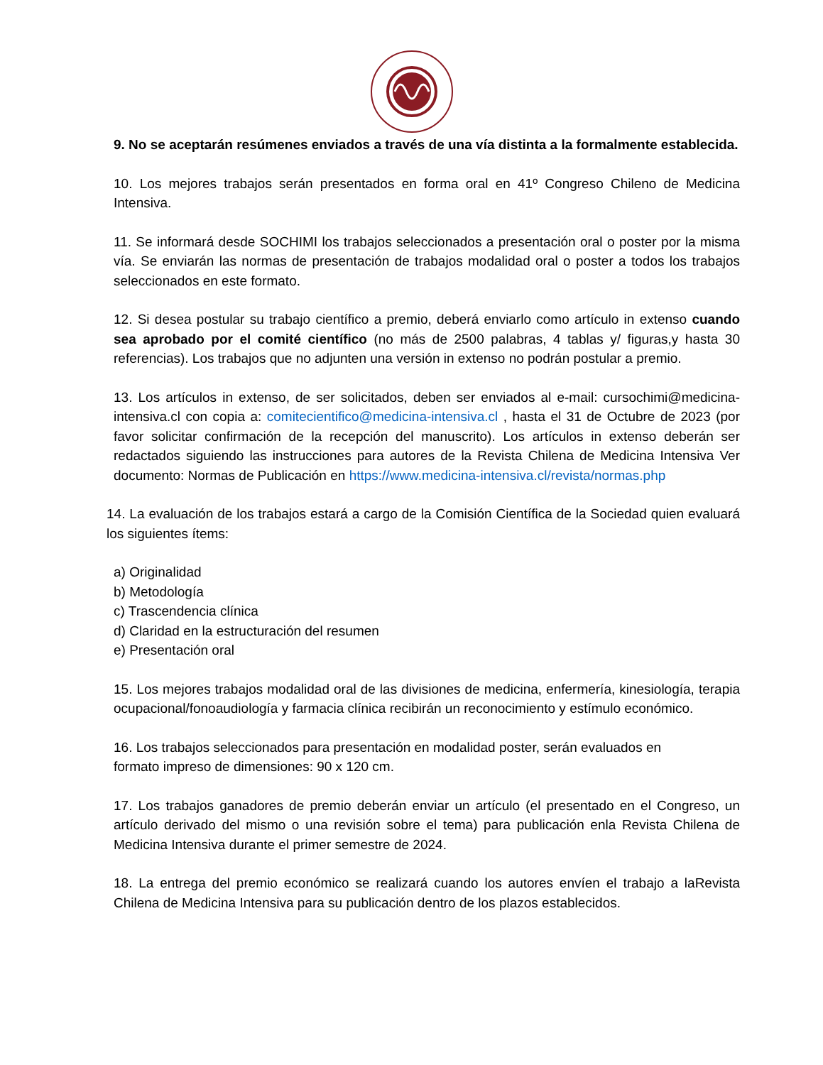9. No se aceptarán resúmenes enviados a través de una vía distinta a la formalmente establecida.
10. Los mejores trabajos serán presentados en forma oral en 41º Congreso Chileno de Medicina Intensiva.
11. Se informará desde SOCHIMI los trabajos seleccionados a presentación oral o poster por la misma vía. Se enviarán las normas de presentación de trabajos modalidad oral o poster a todos los trabajos seleccionados en este formato.
12. Si desea postular su trabajo científico a premio, deberá enviarlo como artículo in extenso cuando sea aprobado por el comité científico (no más de 2500 palabras, 4 tablas y/ figuras,y hasta 30 referencias). Los trabajos que no adjunten una versión in extenso no podrán postular a premio.
13. Los artículos in extenso, de ser solicitados, deben ser enviados al e-mail: cursochimi@medicina-intensiva.cl con copia a: comitecientifico@medicina-intensiva.cl , hasta el 31 de Octubre de 2023 (por favor solicitar confirmación de la recepción del manuscrito). Los artículos in extenso deberán ser redactados siguiendo las instrucciones para autores de la Revista Chilena de Medicina Intensiva Ver documento: Normas de Publicación en https://www.medicina-intensiva.cl/revista/normas.php
14. La evaluación de los trabajos estará a cargo de la Comisión Científica de la Sociedad quien evaluará los siguientes ítems:
a) Originalidad
b) Metodología
c) Trascendencia clínica
d) Claridad en la estructuración del resumen
e) Presentación oral
15. Los mejores trabajos modalidad oral de las divisiones de medicina, enfermería, kinesiología, terapia ocupacional/fonoaudiología y farmacia clínica recibirán un reconocimiento y estímulo económico.
16. Los trabajos seleccionados para presentación en modalidad poster, serán evaluados en
formato impreso de dimensiones: 90 x 120 cm.
17. Los trabajos ganadores de premio deberán enviar un artículo (el presentado en el Congreso, un artículo derivado del mismo o una revisión sobre el tema) para publicación enla Revista Chilena de Medicina Intensiva durante el primer semestre de 2024.
18. La entrega del premio económico se realizará cuando los autores envíen el trabajo a laRevista Chilena de Medicina Intensiva para su publicación dentro de los plazos establecidos.